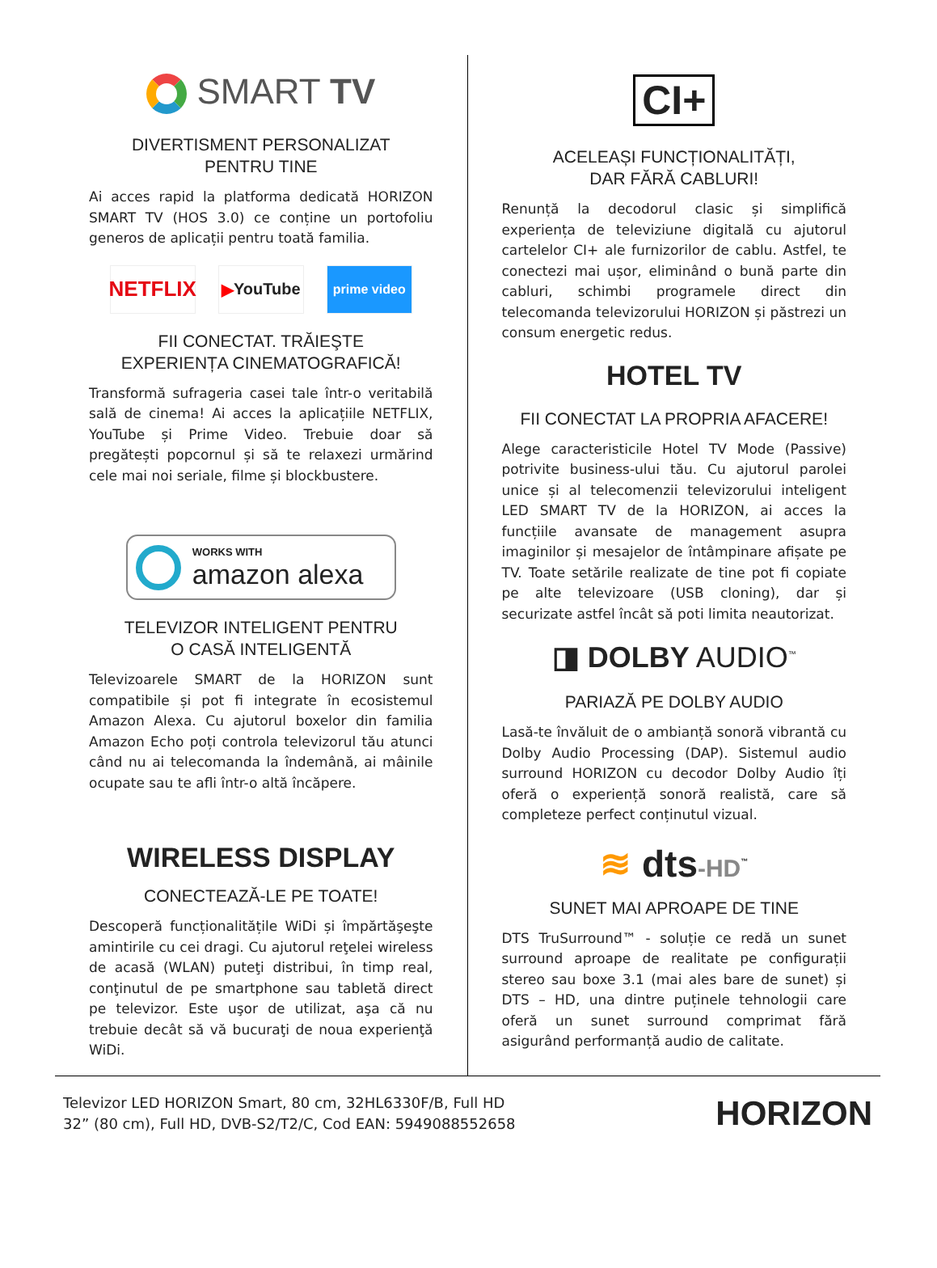SMART TV
DIVERTISMENT PERSONALIZAT
PENTRU TINE
Ai acces rapid la platforma dedicată HORIZON SMART TV (HOS 3.0) ce conține un portofoliu generos de aplicații pentru toată familia.
NETFLIX
▶ YouTube
prime video
FII CONECTAT. TRĂIEŞTE
EXPERIENȚA CINEMATOGRAFICĂ!
Transformă sufrageria casei tale într-o veritabilă sală de cinema! Ai acces la aplicațiile NETFLIX, YouTube și Prime Video. Trebuie doar să pregătești popcornul și să te relaxezi urmărind cele mai noi seriale, filme și blockbustere.
WORKS WITH
amazon alexa
TELEVIZOR INTELIGENT PENTRU
O CASĂ INTELIGENTĂ
Televizoarele SMART de la HORIZON sunt compatibile și pot fi integrate în ecosistemul Amazon Alexa. Cu ajutorul boxelor din familia Amazon Echo poți controla televizorul tău atunci când nu ai telecomanda la îndemână, ai mâinile ocupate sau te afli într-o altă încăpere.
WIRELESS DISPLAY
CONECTEAZĂ-LE PE TOATE!
Descoperă funcționalitățile WiDi și împărtăşeşte amintirile cu cei dragi. Cu ajutorul reţelei wireless de acasă (WLAN) puteţi distribui, în timp real, conţinutul de pe smartphone sau tabletă direct pe televizor. Este uşor de utilizat, aşa că nu trebuie decât să vă bucuraţi de noua experienţă WiDi.
CI+
ACELEAȘI FUNCȚIONALITĂȚI,
DAR FĂRĂ CABLURI!
Renunță la decodorul clasic și simplifică experiența de televiziune digitală cu ajutorul cartelelor CI+ ale furnizorilor de cablu. Astfel, te conectezi mai ușor, eliminând o bună parte din cabluri, schimbi programele direct din telecomanda televizorului HORIZON și păstrezi un consum energetic redus.
HOTEL TV
FII CONECTAT LA PROPRIA AFACERE!
Alege caracteristicile Hotel TV Mode (Passive) potrivite business-ului tău. Cu ajutorul parolei unice și al telecomenzii televizorului inteligent LED SMART TV de la HORIZON, ai acces la funcțiile avansate de management asupra imaginilor și mesajelor de întâmpinare afișate pe TV. Toate setările realizate de tine pot fi copiate pe alte televizoare (USB cloning), dar și securizate astfel încât să poti limita neautorizat.
◨ DOLBY AUDIO<sup>™</sup>
PARIAZĂ PE DOLBY AUDIO
Lasă-te învăluit de o ambianță sonoră vibrantă cu Dolby Audio Processing (DAP). Sistemul audio surround HORIZON cu decodor Dolby Audio îți oferă o experiență sonoră realistă, care să completeze perfect conținutul vizual.
≋ dts-HD<sup>™</sup>
SUNET MAI APROAPE DE TINE
DTS TruSurround™ - soluție ce redă un sunet surround aproape de realitate pe configurații stereo sau boxe 3.1 (mai ales bare de sunet) și DTS – HD, una dintre puținele tehnologii care oferă un sunet surround comprimat fără asigurând performanță audio de calitate.
Televizor LED HORIZON Smart, 80 cm, 32HL6330F/B, Full HD
32” (80 cm), Full HD, DVB-S2/T2/C, Cod EAN: 5949088552658
HORIZON